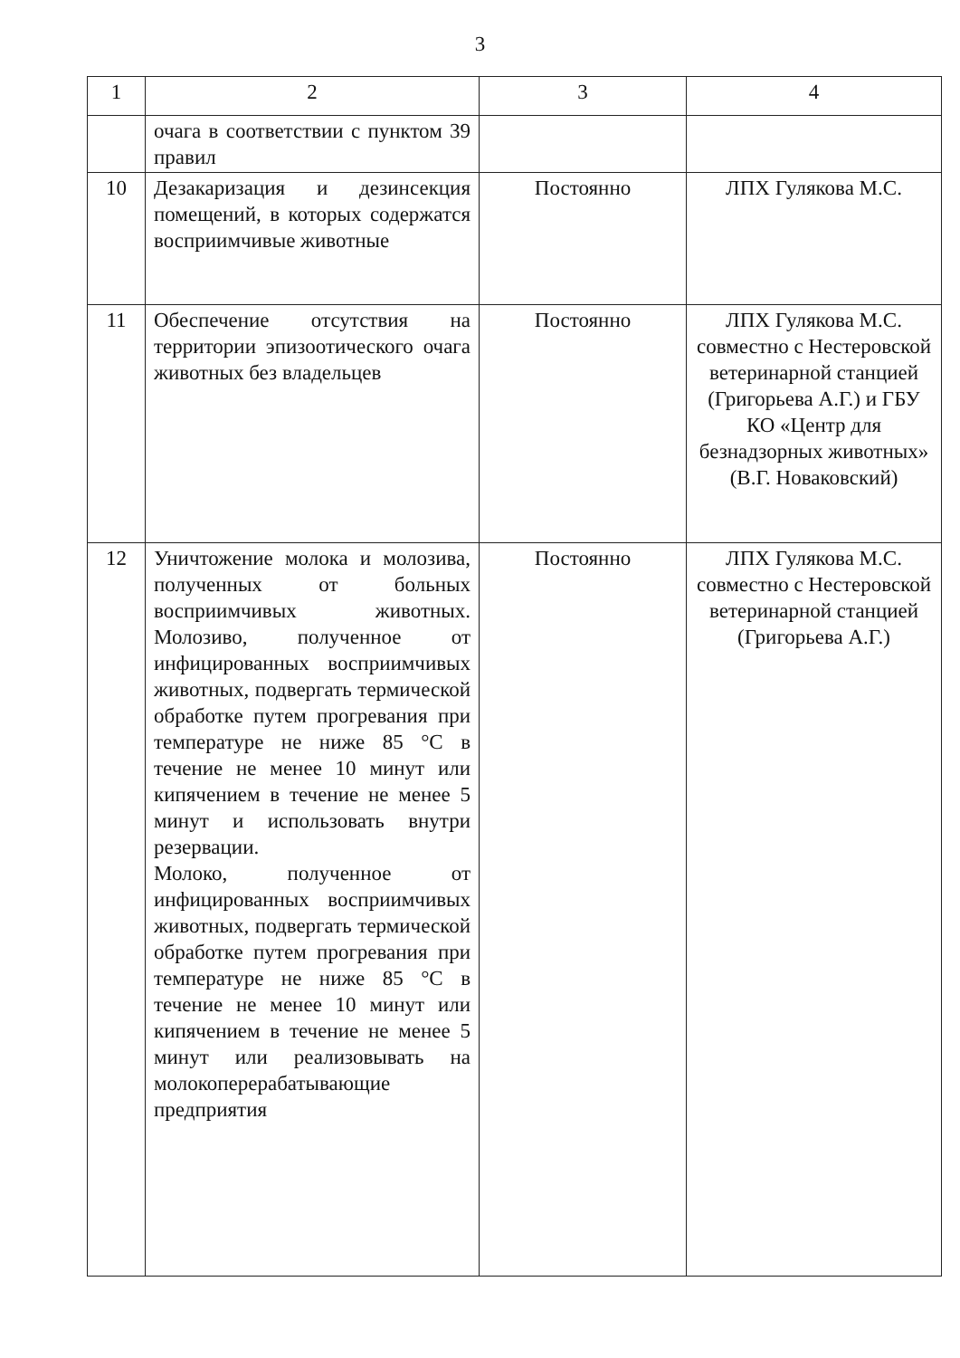3
| 1 | 2 | 3 | 4 |
| | очага в соответствии с пунктом 39 правил | | |
| 10 | Дезакаризация и дезинсекция помещений, в которых содержатся восприимчивые животные | Постоянно | ЛПХ Гулякова М.С. |
| 11 | Обеспечение отсутствия на территории эпизоотического очага животных без владельцев | Постоянно | ЛПХ Гулякова М.С. совместно с Нестеровской ветеринарной станцией (Григорьева А.Г.) и ГБУ КО «Центр для безнадзорных животных» (В.Г. Новаковский) |
| 12 | Уничтожение молока и молозива, полученных от больных восприимчивых животных. Молозиво, полученное от инфицированных восприимчивых животных, подвергать термической обработке путем прогревания при температуре не ниже 85 °С в течение не менее 10 минут или кипячением в течение не менее 5 минут и использовать внутри резервации. Молоко, полученное от инфицированных восприимчивых животных, подвергать термической обработке путем прогревания при температуре не ниже 85 °С в течение не менее 10 минут или кипячением в течение не менее 5 минут или реализовывать на молокоперерабатывающие предприятия | Постоянно | ЛПХ Гулякова М.С. совместно с Нестеровской ветеринарной станцией (Григорьева А.Г.) |